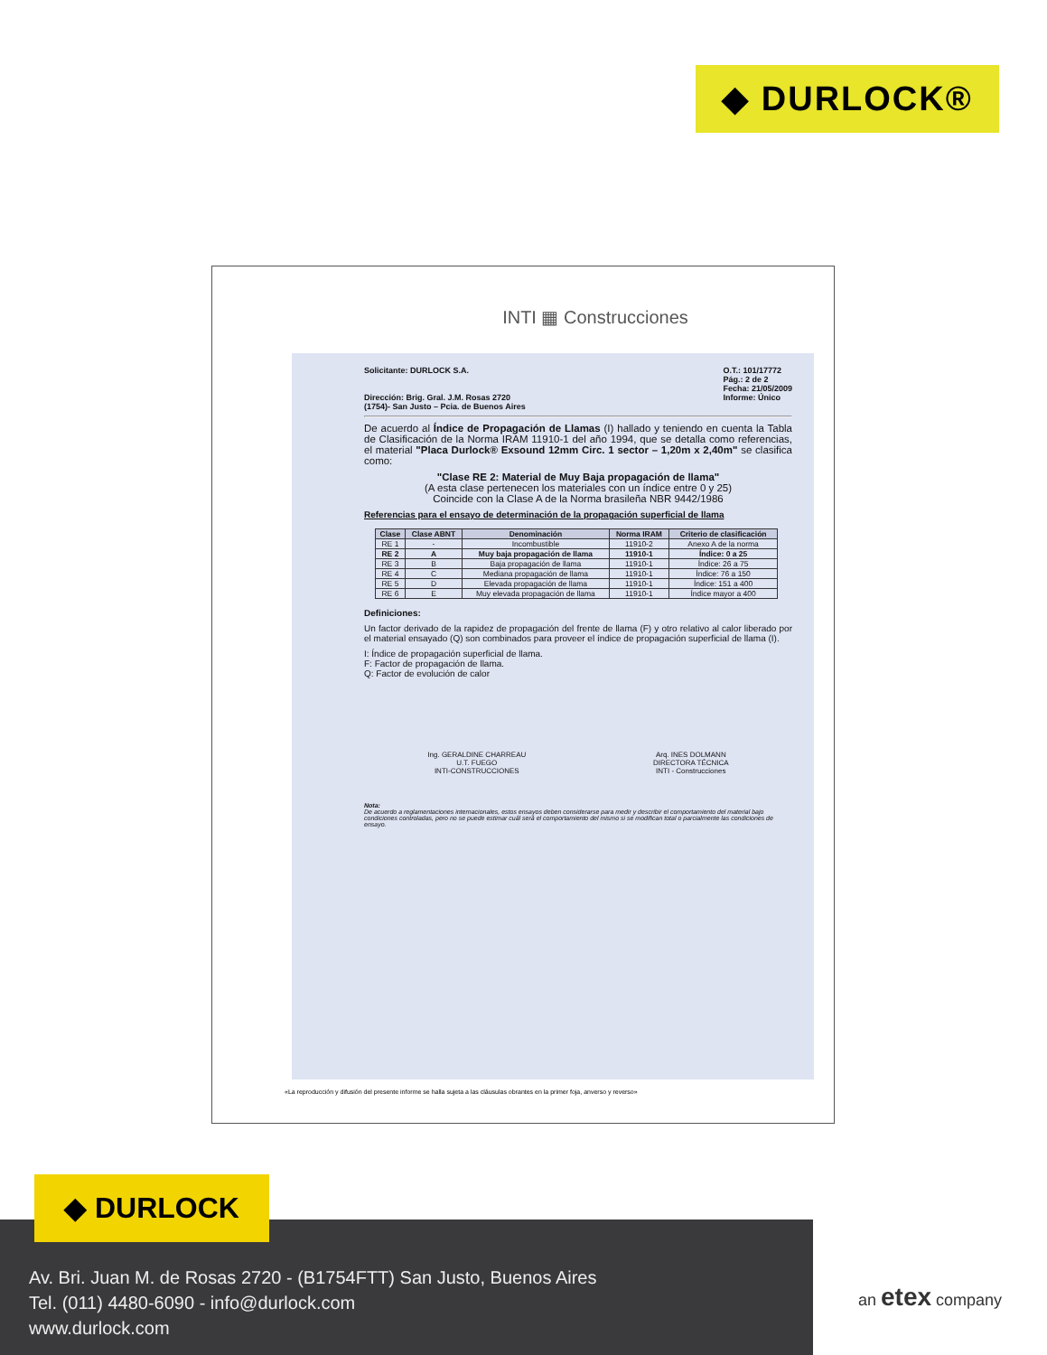◆ DURLOCK®
INTI ▦ Construcciones
Solicitante: DURLOCK S.A.
Dirección: Brig. Gral. J.M. Rosas 2720
(1754)- San Justo – Pcia. de Buenos Aires
O.T.: 101/17772
Pág.: 2 de 2
Fecha: 21/05/2009
Informe: Único
De acuerdo al Índice de Propagación de Llamas (I) hallado y teniendo en cuenta la Tabla de Clasificación de la Norma IRAM 11910-1 del año 1994, que se detalla como referencias, el material "Placa Durlock® Exsound 12mm Circ. 1 sector – 1,20m x 2,40m" se clasifica como:
"Clase RE 2: Material de Muy Baja propagación de llama"
(A esta clase pertenecen los materiales con un índice entre 0 y 25)
Coincide con la Clase A de la Norma brasileña NBR 9442/1986
Referencias para el ensayo de determinación de la propagación superficial de llama
| Clase | Clase ABNT | Denominación | Norma IRAM | Criterio de clasificación |
| --- | --- | --- | --- | --- |
| RE 1 | - | Incombustible | 11910-2 | Anexo A de la norma |
| RE 2 | A | Muy baja propagación de llama | 11910-1 | Índice: 0 a 25 |
| RE 3 | B | Baja propagación de llama | 11910-1 | Índice: 26 a 75 |
| RE 4 | C | Mediana propagación de llama | 11910-1 | Índice: 76 a 150 |
| RE 5 | D | Elevada propagación de llama | 11910-1 | Índice: 151 a 400 |
| RE 6 | E | Muy elevada propagación de llama | 11910-1 | Índice mayor a 400 |
Definiciones:
Un factor derivado de la rapidez de propagación del frente de llama (F) y otro relativo al calor liberado por el material ensayado (Q) son combinados para proveer el índice de propagación superficial de llama (I).
I: Índice de propagación superficial de llama.
F: Factor de propagación de llama.
Q: Factor de evolución de calor
Ing. GERALDINE CHARREAU
U.T. FUEGO
INTI-CONSTRUCCIONES
Arq. INES DOLMANN
DIRECTORA TÉCNICA
INTI - Construcciones
Nota:
De acuerdo a reglamentaciones internacionales, estos ensayos deben considerarse para medir y describir el comportamiento del material bajo condiciones controladas, pero no se puede estimar cuál será el comportamiento del mismo si se modifican total o parcialmente las condiciones de ensayo.
«La reproducción y difusión del presente informe se halla sujeta a las cláusulas obrantes en la primer foja, anverso y reverso»
Av. Bri. Juan M. de Rosas 2720 - (B1754FTT) San Justo, Buenos Aires
Tel. (011) 4480-6090 - info@durlock.com
www.durlock.com
◆ DURLOCK
an etex company